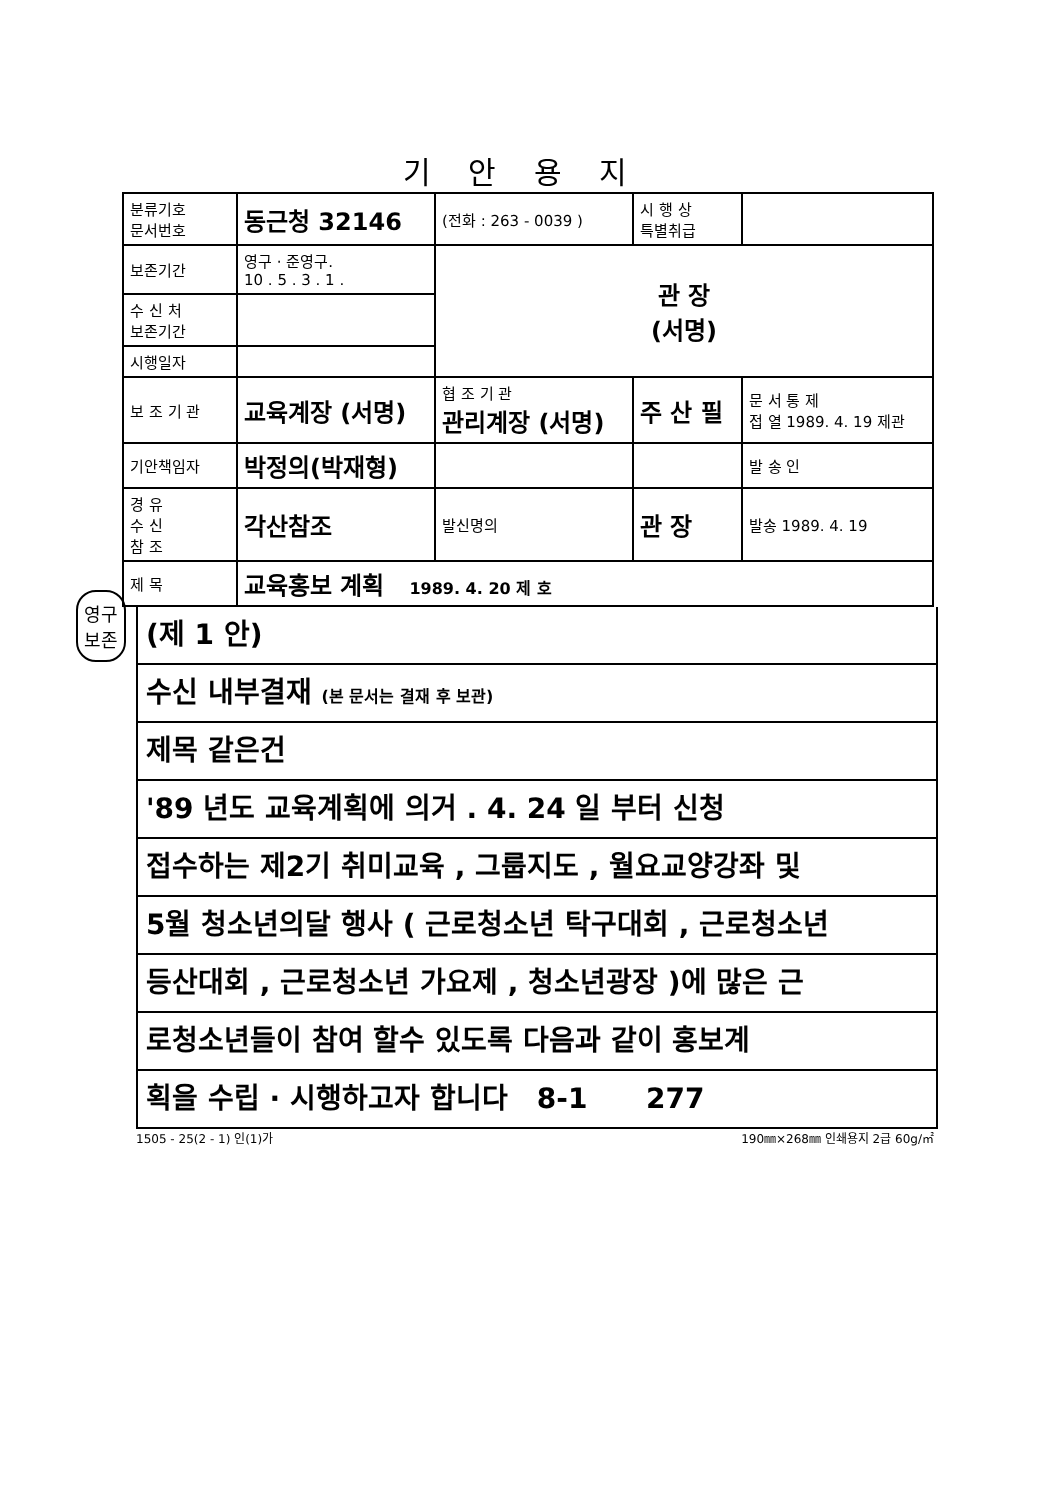기 안 용 지
| 분류기호 문서번호 | 동근청 32146 | (전화 : 263 - 0039 ) | 시 행 상 특별취급 | |
| 보존기간 | 영구 · 준영구. 10 . 5 . 3 . 1 . | 관 장 (서명) | | |
| 수 신 처 보존기간 | | | | |
| 시행일자 | | | | |
| 보 조 기 관 | 교육계장 (서명) | 협 조 기 관 관리계장 (서명) | 주 산 필 | 문 서 통 제 접 열 1989. 4. 19 제관 |
| 기안책임자 | 박정의(박재형) | | | 발 송 인 |
| 경 유 수 신 참 조 | 각산참조 | 발신명의 | 관 장 | 발송 1989. 4. 19 |
| 제 목 | 교육홍보 계획 1989. 4. 20 제 호 | | | |
(제 1 안)
수신 내부결재 (본 문서는 결재 후 보관)
제목 같은건
'89 년도 교육계획에 의거 . 4. 24 일 부터 신청
접수하는 제2기 취미교육 , 그룹지도 , 월요교양강좌 및
5월 청소년의달 행사 ( 근로청소년 탁구대회 , 근로청소년
등산대회 , 근로청소년 가요제 , 청소년광장 )에 많은 근
로청소년들이 참여 할수 있도록 다음과 같이 홍보계
획을 수립 · 시행하고자 합니다 8-1 277
1505 - 25(2 - 1) 인(1)가 190㎜×268㎜ 인쇄용지 2급 60g/㎡
영구보존